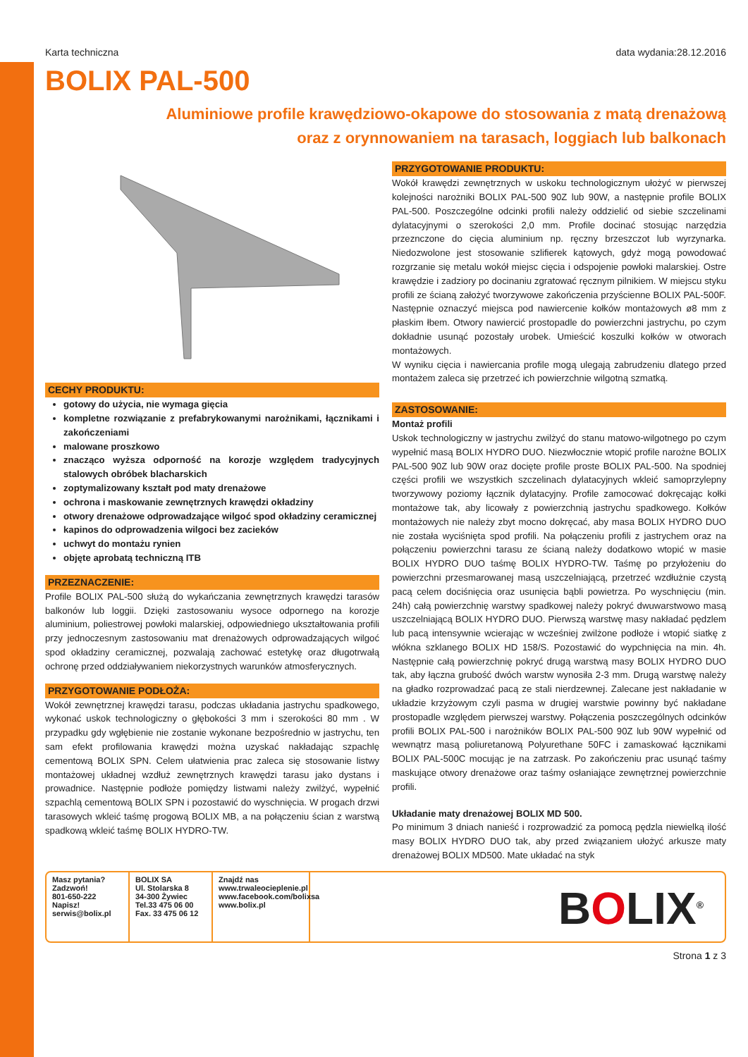Karta techniczna data wydania:28.12.2016
BOLIX PAL-500
Aluminiowe profile krawędziowo-okapowe do stosowania z matą drenażową
oraz z orynnowaniem na tarasach, loggiach lub balkonach
CECHY PRODUKTU:
gotowy do użycia, nie wymaga gięcia
kompletne rozwiązanie z prefabrykowanymi narożnikami, łącznikami i zakończeniami
malowane proszkowo
znacząco wyższa odporność na korozje względem tradycyjnych stalowych obróbek blacharskich
zoptymalizowany kształt pod maty drenażowe
ochrona i maskowanie zewnętrznych krawędzi okładziny
otwory drenażowe odprowadzające wilgoć spod okładziny ceramicznej
kapinos do odprowadzenia wilgoci bez zacieków
uchwyt do montażu rynien
objęte aprobatą techniczną ITB
PRZEZNACZENIE:
Profile BOLIX PAL-500 służą do wykańczania zewnętrznych krawędzi tarasów balkonów lub loggii. Dzięki zastosowaniu wysoce odpornego na korozje aluminium, poliestrowej powłoki malarskiej, odpowiedniego ukształtowania profili przy jednoczesnym zastosowaniu mat drenażowych odprowadzających wilgoć spod okładziny ceramicznej, pozwalają zachować estetykę oraz długotrwałą ochronę przed oddziaływaniem niekorzystnych warunków atmosferycznych.
PRZYGOTOWANIE PODŁOŻA:
Wokół zewnętrznej krawędzi tarasu, podczas układania jastrychu spadkowego, wykonać uskok technologiczny o głębokości 3 mm i szerokości 80 mm . W przypadku gdy wgłębienie nie zostanie wykonane bezpośrednio w jastrychu, ten sam efekt profilowania krawędzi można uzyskać nakładając szpachlę cementową BOLIX SPN. Celem ułatwienia prac zaleca się stosowanie listwy montażowej układnej wzdłuż zewnętrznych krawędzi tarasu jako dystans i prowadnice. Następnie podłoże pomiędzy listwami należy zwilżyć, wypełnić szpachlą cementową BOLIX SPN i pozostawić do wyschnięcia. W progach drzwi tarasowych wkleić taśmę progową BOLIX MB, a na połączeniu ścian z warstwą spadkową wkleić taśmę BOLIX HYDRO-TW.
PRZYGOTOWANIE PRODUKTU:
Wokół krawędzi zewnętrznych w uskoku technologicznym ułożyć w pierwszej kolejności narożniki BOLIX PAL-500 90Z lub 90W, a następnie profile BOLIX PAL-500. Poszczególne odcinki profili należy oddzielić od siebie szczelinami dylatacyjnymi o szerokości 2,0 mm. Profile docinać stosując narzędzia przeznczone do cięcia aluminium np. ręczny brzeszczot lub wyrzynarka. Niedozwolone jest stosowanie szlifierek kątowych, gdyż mogą powodować rozgrzanie się metalu wokół miejsc cięcia i odspojenie powłoki malarskiej. Ostre krawędzie i zadziory po docinaniu zgratować ręcznym pilnikiem. W miejscu styku profili ze ścianą założyć tworzywowe zakończenia przyścienne BOLIX PAL-500F. Następnie oznaczyć miejsca pod nawiercenie kołków montażowych ø8 mm z płaskim łbem. Otwory nawiercić prostopadle do powierzchni jastrychu, po czym dokładnie usunąć pozostały urobek. Umieścić koszulki kołków w otworach montażowych.
W wyniku cięcia i nawiercania profile mogą ulegają zabrudzeniu dlatego przed montażem zaleca się przetrzeć ich powierzchnie wilgotną szmatką.
ZASTOSOWANIE:
Montaż profili
Uskok technologiczny w jastrychu zwilżyć do stanu matowo-wilgotnego po czym wypełnić masą BOLIX HYDRO DUO. Niezwłocznie wtopić profile narożne BOLIX PAL-500 90Z lub 90W oraz docięte profile proste BOLIX PAL-500. Na spodniej części profili we wszystkich szczelinach dylatacyjnych wkleić samoprzylepny tworzywowy poziomy łącznik dylatacyjny. Profile zamocować dokręcając kołki montażowe tak, aby licowały z powierzchnią jastrychu spadkowego. Kołków montażowych nie należy zbyt mocno dokręcać, aby masa BOLIX HYDRO DUO nie została wyciśnięta spod profili. Na połączeniu profili z jastrychem oraz na połączeniu powierzchni tarasu ze ścianą należy dodatkowo wtopić w masie BOLIX HYDRO DUO taśmę BOLIX HYDRO-TW. Taśmę po przyłożeniu do powierzchni przesmarowanej masą uszczelniającą, przetrzeć wzdłużnie czystą pacą celem dociśnięcia oraz usunięcia bąbli powietrza. Po wyschnięciu (min. 24h) całą powierzchnię warstwy spadkowej należy pokryć dwuwarstwowo masą uszczelniającą BOLIX HYDRO DUO. Pierwszą warstwę masy nakładać pędzlem lub pacą intensywnie wcierając w wcześniej zwilżone podłoże i wtopić siatkę z włókna szklanego BOLIX HD 158/S. Pozostawić do wypchnięcia na min. 4h. Następnie całą powierzchnię pokryć drugą warstwą masy BOLIX HYDRO DUO tak, aby łączna grubość dwóch warstw wynosiła 2-3 mm. Drugą warstwę należy na gładko rozprowadzać pacą ze stali nierdzewnej. Zalecane jest nakładanie w układzie krzyżowym czyli pasma w drugiej warstwie powinny być nakładane prostopadle względem pierwszej warstwy. Połączenia poszczególnych odcinków profili BOLIX PAL-500 i narożników BOLIX PAL-500 90Z lub 90W wypełnić od wewnątrz masą poliuretanową Polyurethane 50FC i zamaskować łącznikami BOLIX PAL-500C mocując je na zatrzask. Po zakończeniu prac usunąć taśmy maskujące otwory drenażowe oraz taśmy osłaniające zewnętrznej powierzchnie profili.
Układanie maty drenażowej BOLIX MD 500.
Po minimum 3 dniach nanieść i rozprowadzić za pomocą pędzla niewielką ilość masy BOLIX HYDRO DUO tak, aby przed związaniem ułożyć arkusze maty drenażowej BOLIX MD500. Mate układać na styk
Masz pytania?
Zadzwoń!
801-650-222
Napisz!
serwis@bolix.pl
BOLIX SA
Ul. Stolarska 8
34-300 Żywiec
Tel.33 475 06 00
Fax. 33 475 06 12
Znajdź nas
www.trwaleocieplenie.pl
www.facebook.com/bolixsa
www.bolix.pl
BOLIX<sup>®</sup>
Strona 1 z 3